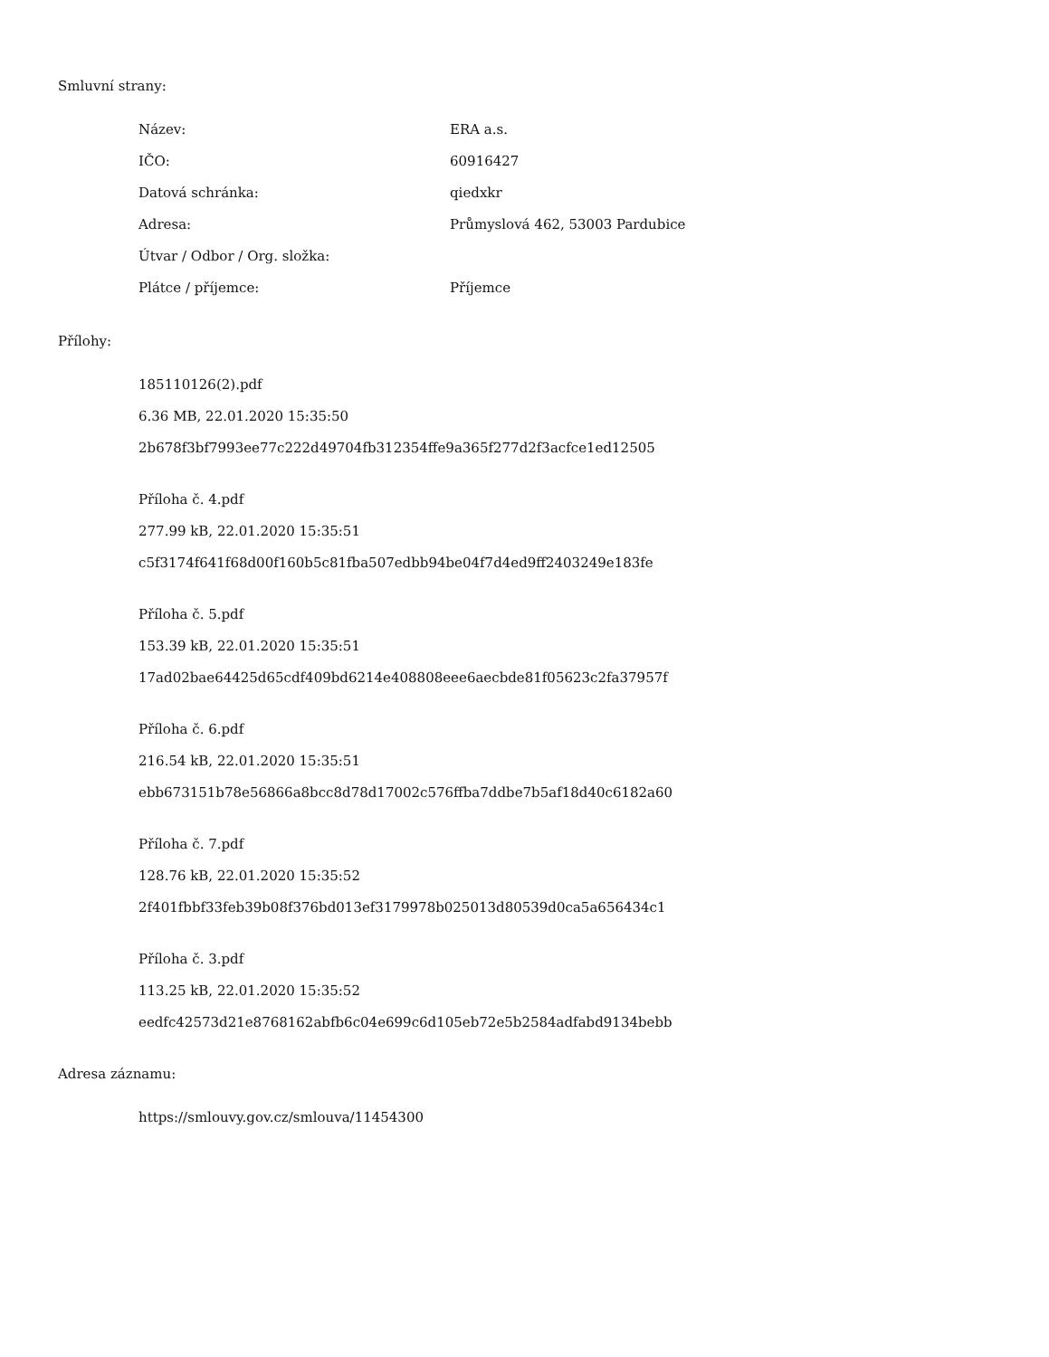Smluvní strany:
| Název: | ERA a.s. |
| IČO: | 60916427 |
| Datová schránka: | qiedxkr |
| Adresa: | Průmyslová 462, 53003 Pardubice |
| Útvar / Odbor / Org. složka: | |
| Plátce / příjemce: | Příjemce |
Přílohy:
185110126(2).pdf
6.36 MB, 22.01.2020 15:35:50
2b678f3bf7993ee77c222d49704fb312354ffe9a365f277d2f3acfce1ed12505
Příloha č. 4.pdf
277.99 kB, 22.01.2020 15:35:51
c5f3174f641f68d00f160b5c81fba507edbb94be04f7d4ed9ff2403249e183fe
Příloha č. 5.pdf
153.39 kB, 22.01.2020 15:35:51
17ad02bae64425d65cdf409bd6214e408808eee6aecbde81f05623c2fa37957f
Příloha č. 6.pdf
216.54 kB, 22.01.2020 15:35:51
ebb673151b78e56866a8bcc8d78d17002c576ffba7ddbe7b5af18d40c6182a60
Příloha č. 7.pdf
128.76 kB, 22.01.2020 15:35:52
2f401fbbf33feb39b08f376bd013ef3179978b025013d80539d0ca5a656434c1
Příloha č. 3.pdf
113.25 kB, 22.01.2020 15:35:52
eedfc42573d21e8768162abfb6c04e699c6d105eb72e5b2584adfabd9134bebb
Adresa záznamu:
https://smlouvy.gov.cz/smlouva/11454300